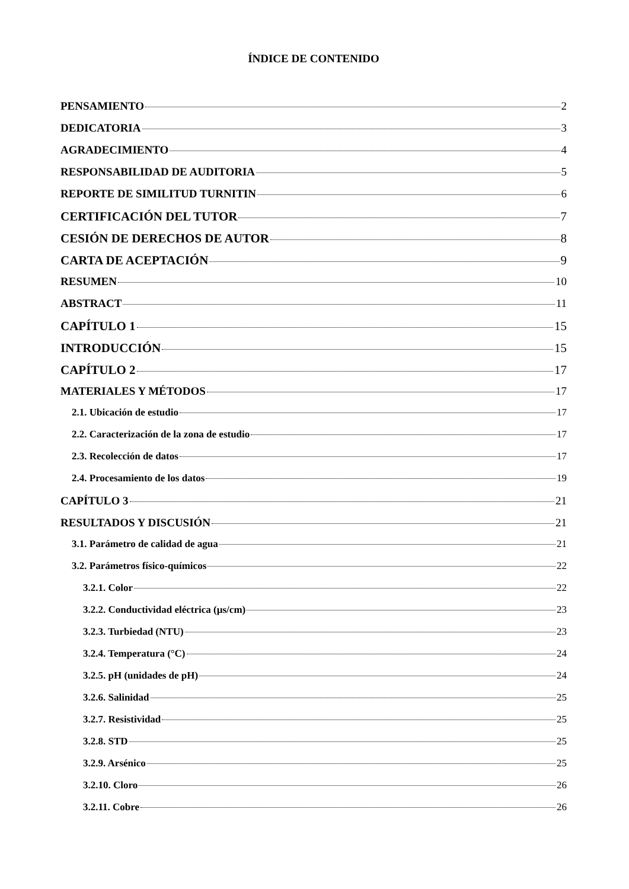ÍNDICE DE CONTENIDO
PENSAMIENTO 2
DEDICATORIA 3
AGRADECIMIENTO 4
RESPONSABILIDAD DE AUDITORIA 5
REPORTE DE SIMILITUD TURNITIN 6
CERTIFICACIÓN DEL TUTOR 7
CESIÓN DE DERECHOS DE AUTOR 8
CARTA DE ACEPTACIÓN 9
RESUMEN 10
ABSTRACT 11
CAPÍTULO 1 15
INTRODUCCIÓN 15
CAPÍTULO 2 17
MATERIALES Y MÉTODOS 17
2.1. Ubicación de estudio 17
2.2. Caracterización de la zona de estudio 17
2.3. Recolección de datos 17
2.4. Procesamiento de los datos 19
CAPÍTULO 3 21
RESULTADOS Y DISCUSIÓN 21
3.1. Parámetro de calidad de agua 21
3.2. Parámetros físico-químicos 22
3.2.1. Color 22
3.2.2. Conductividad eléctrica (µs/cm) 23
3.2.3. Turbiedad (NTU) 23
3.2.4. Temperatura (°C) 24
3.2.5. pH (unidades de pH) 24
3.2.6. Salinidad 25
3.2.7. Resistividad 25
3.2.8. STD 25
3.2.9. Arsénico 25
3.2.10. Cloro 26
3.2.11. Cobre 26